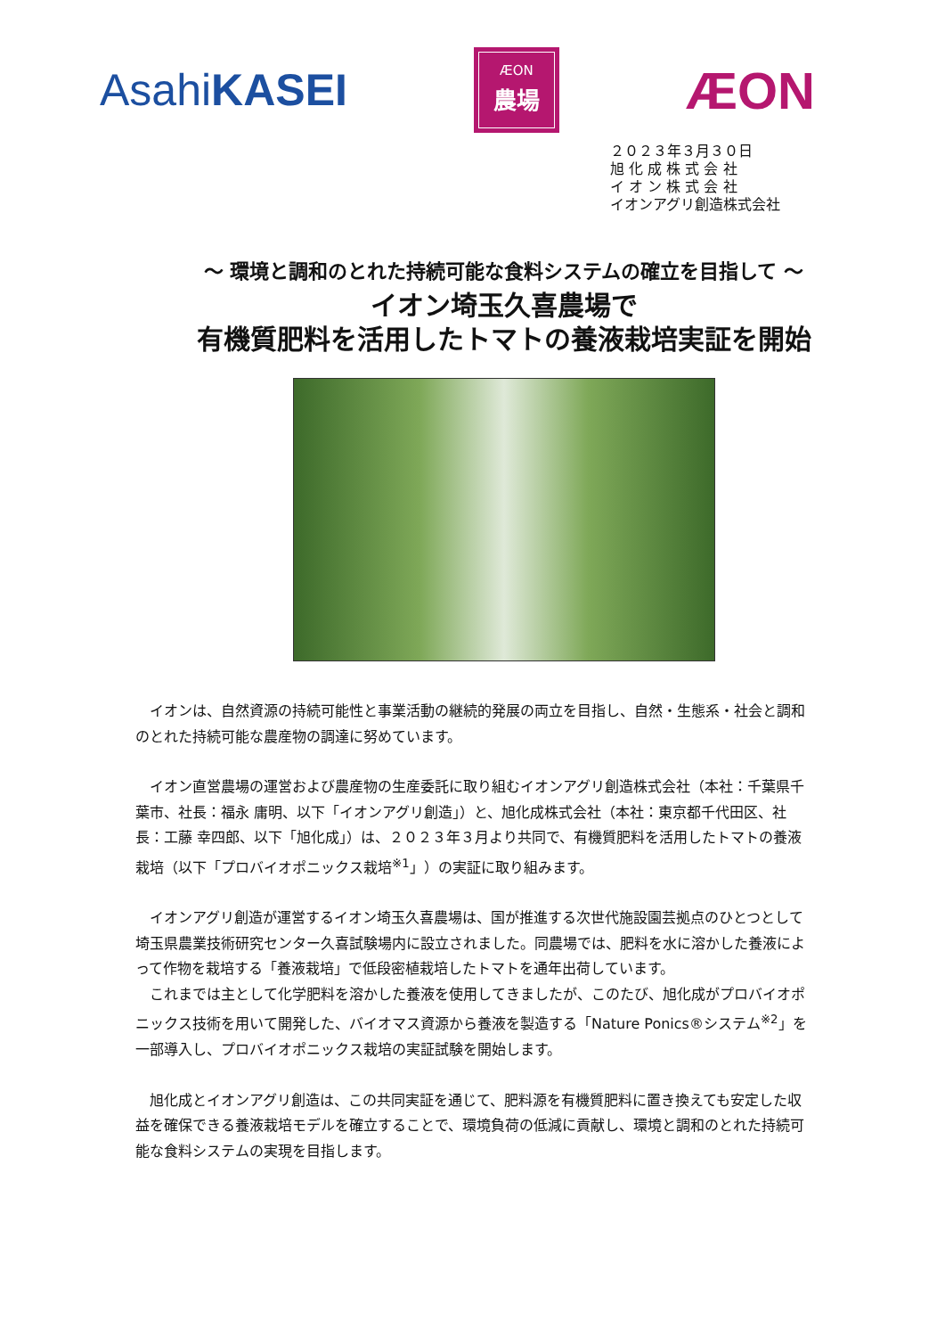AsahiKASEI
ÆON
農場
ÆON
２０２３年３月３０日
旭 化 成 株 式 会 社
イ オ ン 株 式 会 社
イオンアグリ創造株式会社
～ 環境と調和のとれた持続可能な食料システムの確立を目指して ～
イオン埼玉久喜農場で
有機質肥料を活用したトマトの養液栽培実証を開始
イオンは、自然資源の持続可能性と事業活動の継続的発展の両立を目指し、自然・生態系・社会と調和のとれた持続可能な農産物の調達に努めています。
イオン直営農場の運営および農産物の生産委託に取り組むイオンアグリ創造株式会社（本社：千葉県千葉市、社長：福永 庸明、以下「イオンアグリ創造」）と、旭化成株式会社（本社：東京都千代田区、社長：工藤 幸四郎、以下「旭化成」）は、２０２３年３月より共同で、有機質肥料を活用したトマトの養液栽培（以下「プロバイオポニックス栽培<sup>※1</sup>」）の実証に取り組みます。
イオンアグリ創造が運営するイオン埼玉久喜農場は、国が推進する次世代施設園芸拠点のひとつとして埼玉県農業技術研究センター久喜試験場内に設立されました。同農場では、肥料を水に溶かした養液によって作物を栽培する「養液栽培」で低段密植栽培したトマトを通年出荷しています。
これまでは主として化学肥料を溶かした養液を使用してきましたが、このたび、旭化成がプロバイオポニックス技術を用いて開発した、バイオマス資源から養液を製造する「Nature Ponics®システム<sup>※2</sup>」を一部導入し、プロバイオポニックス栽培の実証試験を開始します。
旭化成とイオンアグリ創造は、この共同実証を通じて、肥料源を有機質肥料に置き換えても安定した収益を確保できる養液栽培モデルを確立することで、環境負荷の低減に貢献し、環境と調和のとれた持続可能な食料システムの実現を目指します。